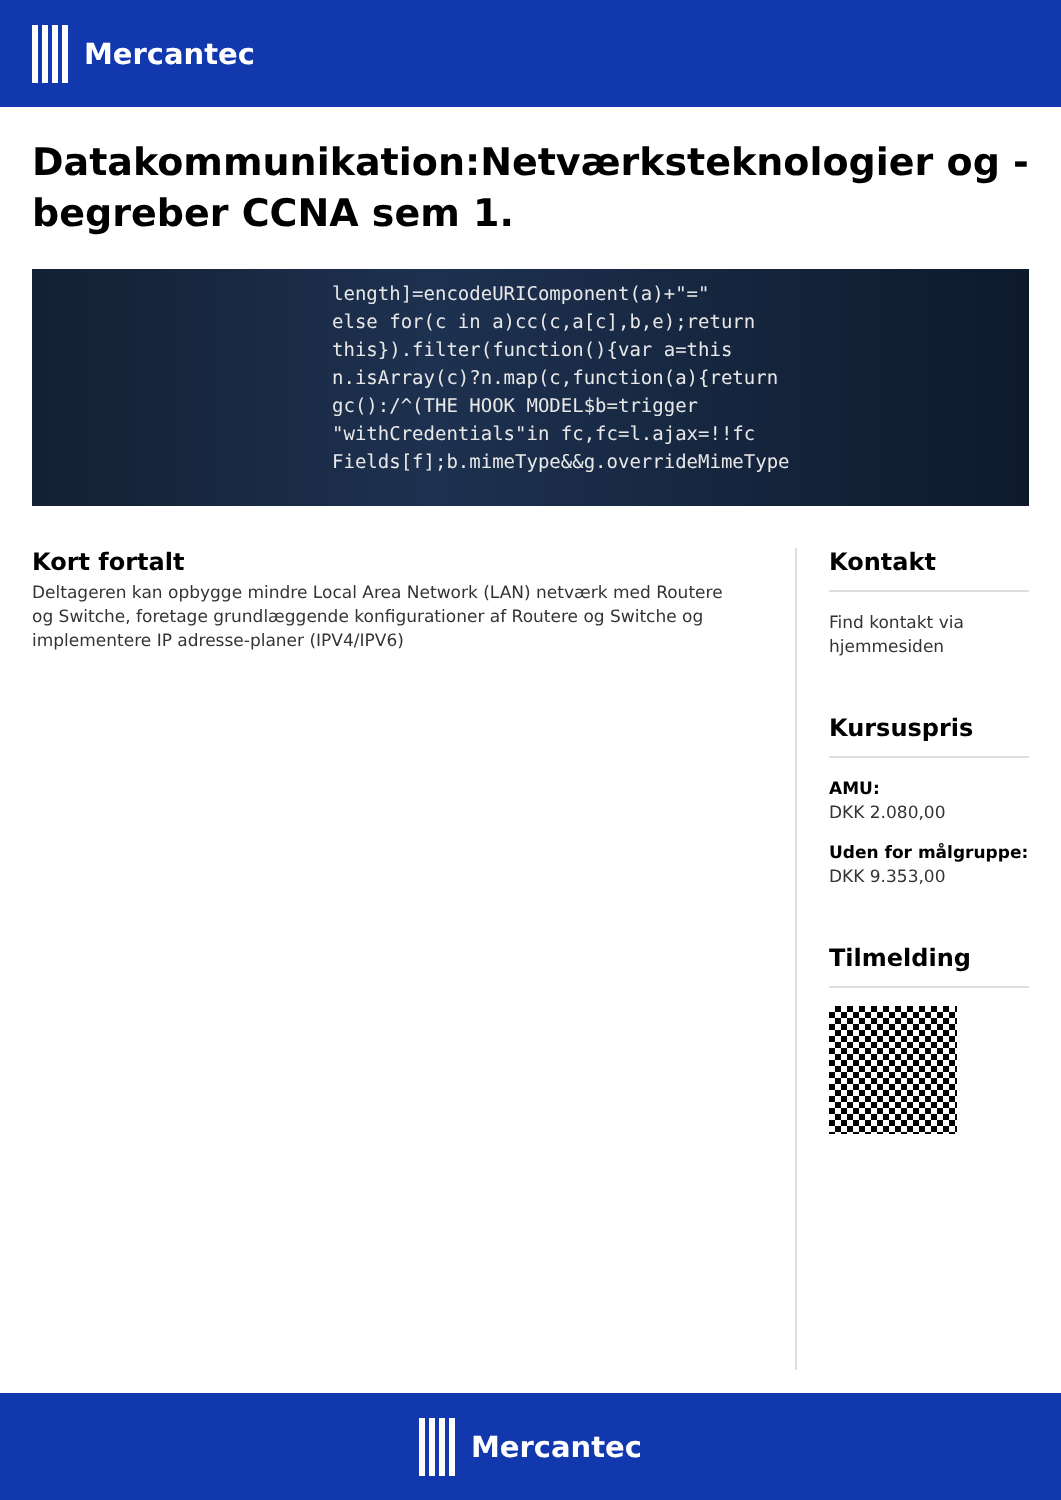Mercantec
Datakommunikation:Netværksteknologier og -begreber CCNA sem 1.
length]=encodeURIComponent(a)+"="
else for(c in a)cc(c,a[c],b,e);return
this}).filter(function(){var a=this
n.isArray(c)?n.map(c,function(a){return
gc():/^(THE HOOK MODEL$b=trigger
"withCredentials"in fc,fc=l.ajax=!!fc
Fields[f];b.mimeType&&g.overrideMimeType
Kort fortalt
Deltageren kan opbygge mindre Local Area Network (LAN) netværk med Routere og Switche, foretage grundlæggende konfigurationer af Routere og Switche og implementere IP adresse-planer (IPV4/IPV6)
Kontakt
Find kontakt via hjemmesiden
Kursuspris
AMU:
DKK 2.080,00
Uden for målgruppe:
DKK 9.353,00
Tilmelding
Mercantec